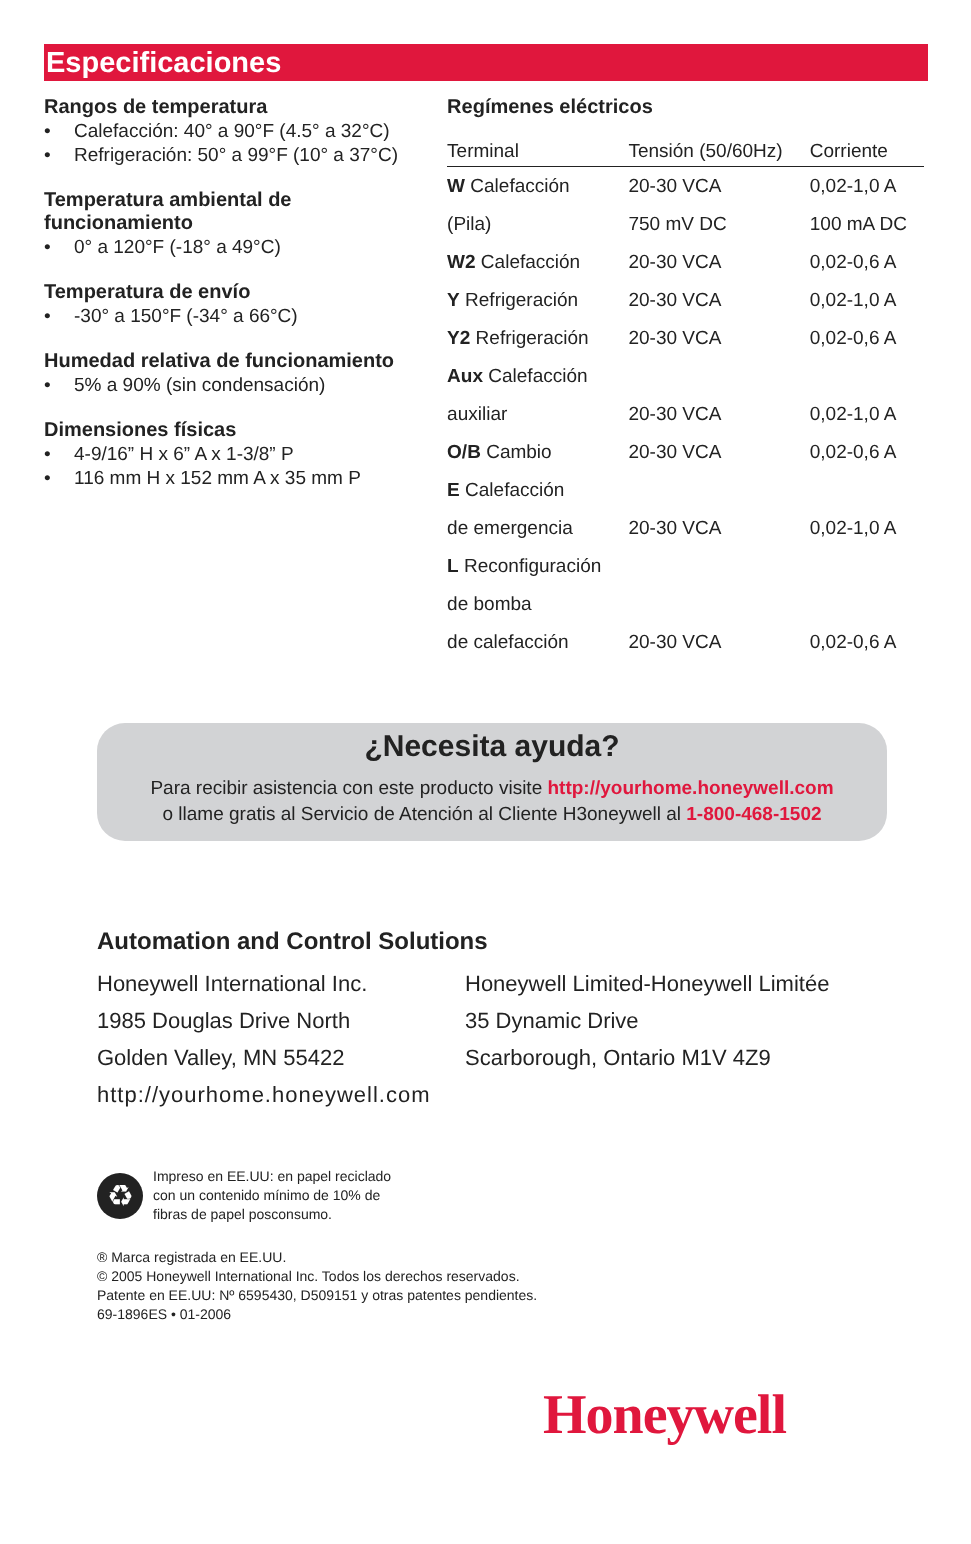Especificaciones
Rangos de temperatura
• Calefacción: 40° a 90°F (4.5° a 32°C)
• Refrigeración: 50° a 99°F (10° a 37°C)
Temperatura ambiental de funcionamiento
• 0° a 120°F (-18° a 49°C)
Temperatura de envío
• -30° a 150°F (-34° a 66°C)
Humedad relativa de funcionamiento
• 5% a 90% (sin condensación)
Dimensiones físicas
• 4-9/16” H x 6” A x 1-3/8” P
• 116 mm H x 152 mm A x 35 mm P
Regímenes eléctricos
| Terminal | Tensión (50/60Hz) | Corriente |
| --- | --- | --- |
| W Calefacción | 20-30 VCA | 0,02-1,0 A |
| (Pila) | 750 mV DC | 100 mA DC |
| W2 Calefacción | 20-30 VCA | 0,02-0,6 A |
| Y Refrigeración | 20-30 VCA | 0,02-1,0 A |
| Y2 Refrigeración | 20-30 VCA | 0,02-0,6 A |
| Aux Calefacción | | |
| auxiliar | 20-30 VCA | 0,02-1,0 A |
| O/B Cambio | 20-30 VCA | 0,02-0,6 A |
| E Calefacción | | |
| de emergencia | 20-30 VCA | 0,02-1,0 A |
| L Reconfiguración | | |
| de bomba | | |
| de calefacción | 20-30 VCA | 0,02-0,6 A |
¿Necesita ayuda?
Para recibir asistencia con este producto visite http://yourhome.honeywell.com
o llame gratis al Servicio de Atención al Cliente H3oneywell al 1-800-468-1502
Automation and Control Solutions
Honeywell International Inc.
Honeywell Limited-Honeywell Limitée
1985 Douglas Drive North 35 Dynamic Drive
Golden Valley, MN 55422 Scarborough, Ontario M1V 4Z9
http://yourhome.honeywell.com
♻
Impreso en EE.UU: en papel reciclado
con un contenido mínimo de 10% de
fibras de papel posconsumo.
® Marca registrada en EE.UU.
© 2005 Honeywell International Inc. Todos los derechos reservados.
Patente en EE.UU: Nº 6595430, D509151 y otras patentes pendientes.
69-1896ES • 01-2006
Honeywell